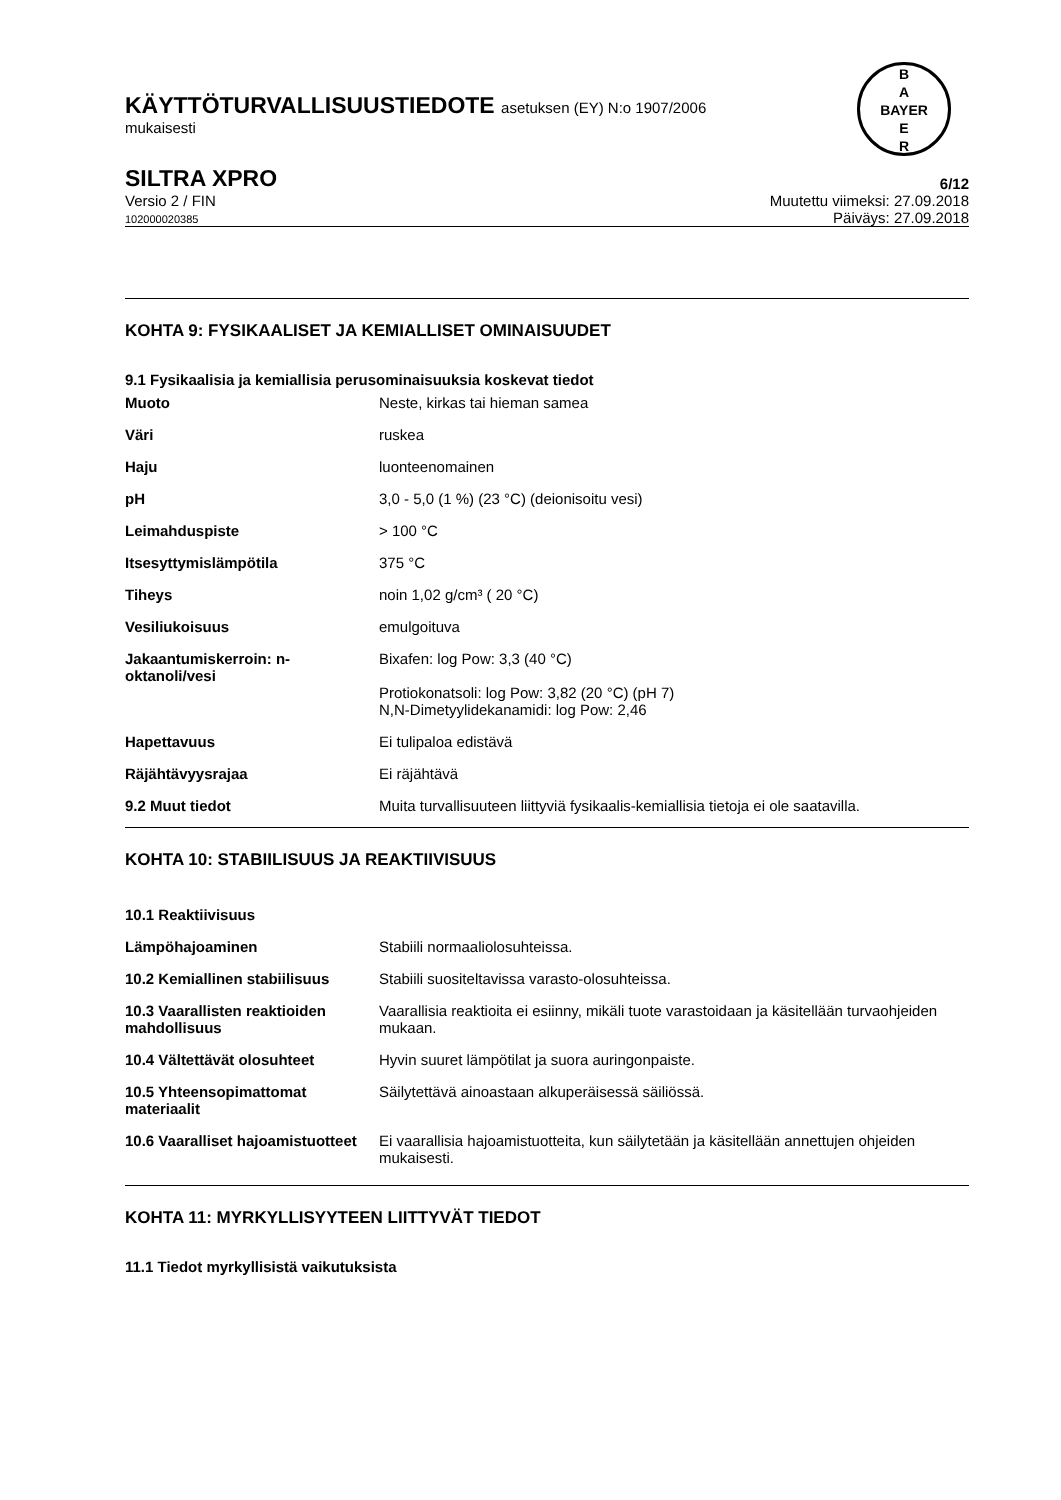KÄYTTÖTURVALLISUUSTIEDOTE asetuksen (EY) N:o 1907/2006
mukaisesti
B
A
BAYER
E
R
SILTRA XPRO
6/12
Versio 2 / FIN
102000020385
Muutettu viimeksi: 27.09.2018
Päiväys: 27.09.2018
KOHTA 9: FYSIKAALISET JA KEMIALLISET OMINAISUUDET
9.1 Fysikaalisia ja kemiallisia perusominaisuuksia koskevat tiedot
| Muoto | Neste, kirkas tai hieman samea |
| Väri | ruskea |
| Haju | luonteenomainen |
| pH | 3,0 - 5,0 (1 %) (23 °C) (deionisoitu vesi) |
| Leimahduspiste | > 100 °C |
| Itsesyttymislämpötila | 375 °C |
| Tiheys | noin 1,02 g/cm³ ( 20 °C) |
| Vesiliukoisuus | emulgoituva |
| Jakaantumiskerroin: n-oktanoli/vesi | Bixafen: log Pow: 3,3 (40 °C) Protiokonatsoli: log Pow: 3,82 (20 °C) (pH 7) N,N-Dimetyylidekanamidi: log Pow: 2,46 |
| Hapettavuus | Ei tulipaloa edistävä |
| Räjähtävyysrajaa | Ei räjähtävä |
| 9.2 Muut tiedot | Muita turvallisuuteen liittyviä fysikaalis-kemiallisia tietoja ei ole saatavilla. |
KOHTA 10: STABIILISUUS JA REAKTIIVISUUS
| 10.1 Reaktiivisuus | |
| Lämpöhajoaminen | Stabiili normaaliolosuhteissa. |
| 10.2 Kemiallinen stabiilisuus | Stabiili suositeltavissa varasto-olosuhteissa. |
| 10.3 Vaarallisten reaktioiden mahdollisuus | Vaarallisia reaktioita ei esiinny, mikäli tuote varastoidaan ja käsitellään turvaohjeiden mukaan. |
| 10.4 Vältettävät olosuhteet | Hyvin suuret lämpötilat ja suora auringonpaiste. |
| 10.5 Yhteensopimattomat materiaalit | Säilytettävä ainoastaan alkuperäisessä säiliössä. |
| 10.6 Vaaralliset hajoamistuotteet | Ei vaarallisia hajoamistuotteita, kun säilytetään ja käsitellään annettujen ohjeiden mukaisesti. |
KOHTA 11: MYRKYLLISYYTEEN LIITTYVÄT TIEDOT
11.1 Tiedot myrkyllisistä vaikutuksista